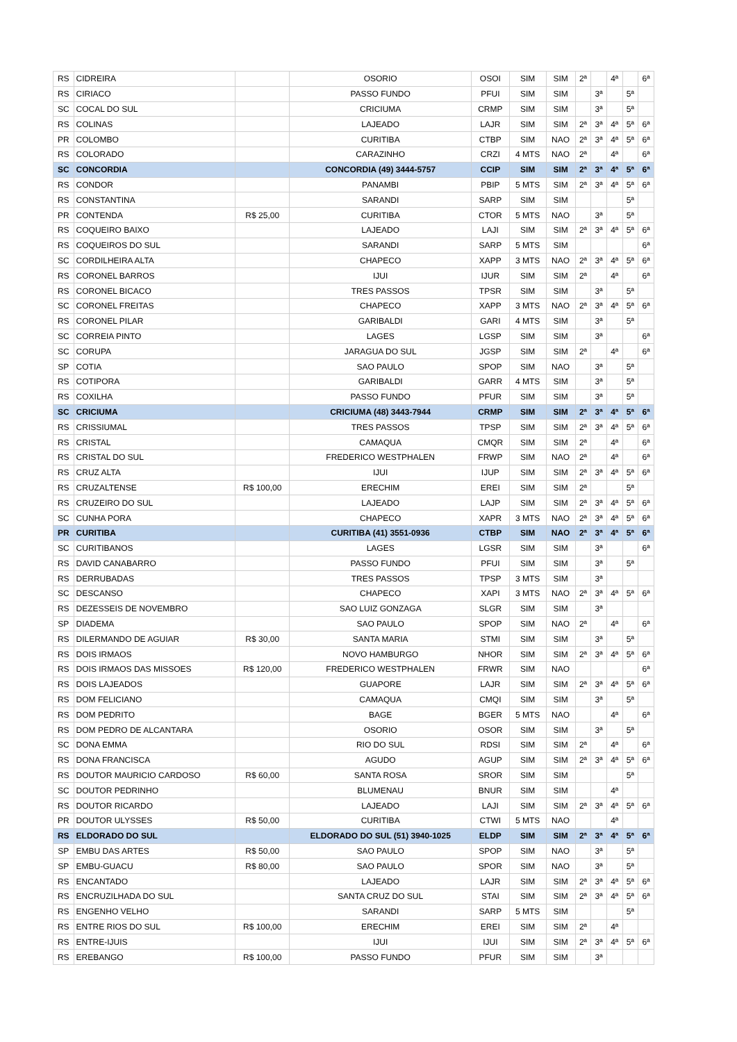| RS | CIDREIRA | | OSORIO | OSOI | SIM | SIM | 2ª | | 4ª | | 6ª |
| RS | CIRIACO | | PASSO FUNDO | PFUI | SIM | SIM | | 3ª | | 5ª | |
| SC | COCAL DO SUL | | CRICIUMA | CRMP | SIM | SIM | | 3ª | | 5ª | |
| RS | COLINAS | | LAJEADO | LAJR | SIM | SIM | 2ª | 3ª | 4ª | 5ª | 6ª |
| PR | COLOMBO | | CURITIBA | CTBP | SIM | NAO | 2ª | 3ª | 4ª | 5ª | 6ª |
| RS | COLORADO | | CARAZINHO | CRZI | 4 MTS | NAO | 2ª | | 4ª | | 6ª |
| SC | CONCORDIA | | CONCORDIA (49) 3444-5757 | CCIP | SIM | SIM | 2ª | 3ª | 4ª | 5ª | 6ª |
| RS | CONDOR | | PANAMBI | PBIP | 5 MTS | SIM | 2ª | 3ª | 4ª | 5ª | 6ª |
| RS | CONSTANTINA | | SARANDI | SARP | SIM | SIM | | | | 5ª | |
| PR | CONTENDA | R$ 25,00 | CURITIBA | CTOR | 5 MTS | NAO | | 3ª | | 5ª | |
| RS | COQUEIRO BAIXO | | LAJEADO | LAJI | SIM | SIM | 2ª | 3ª | 4ª | 5ª | 6ª |
| RS | COQUEIROS DO SUL | | SARANDI | SARP | 5 MTS | SIM | | | | | 6ª |
| SC | CORDILHEIRA ALTA | | CHAPECO | XAPP | 3 MTS | NAO | 2ª | 3ª | 4ª | 5ª | 6ª |
| RS | CORONEL BARROS | | IJUI | IJUR | SIM | SIM | 2ª | | 4ª | | 6ª |
| RS | CORONEL BICACO | | TRES PASSOS | TPSR | SIM | SIM | | 3ª | | 5ª | |
| SC | CORONEL FREITAS | | CHAPECO | XAPP | 3 MTS | NAO | 2ª | 3ª | 4ª | 5ª | 6ª |
| RS | CORONEL PILAR | | GARIBALDI | GARI | 4 MTS | SIM | | 3ª | | 5ª | |
| SC | CORREIA PINTO | | LAGES | LGSP | SIM | SIM | | 3ª | | | 6ª |
| SC | CORUPA | | JARAGUA DO SUL | JGSP | SIM | SIM | 2ª | | 4ª | | 6ª |
| SP | COTIA | | SAO PAULO | SPOP | SIM | NAO | | 3ª | | 5ª | |
| RS | COTIPORA | | GARIBALDI | GARR | 4 MTS | SIM | | 3ª | | 5ª | |
| RS | COXILHA | | PASSO FUNDO | PFUR | SIM | SIM | | 3ª | | 5ª | |
| SC | CRICIUMA | | CRICIUMA (48) 3443-7944 | CRMP | SIM | SIM | 2ª | 3ª | 4ª | 5ª | 6ª |
| RS | CRISSIUMAL | | TRES PASSOS | TPSP | SIM | SIM | 2ª | 3ª | 4ª | 5ª | 6ª |
| RS | CRISTAL | | CAMAQUA | CMQR | SIM | SIM | 2ª | | 4ª | | 6ª |
| RS | CRISTAL DO SUL | | FREDERICO WESTPHALEN | FRWP | SIM | NAO | 2ª | | 4ª | | 6ª |
| RS | CRUZ ALTA | | IJUI | IJUP | SIM | SIM | 2ª | 3ª | 4ª | 5ª | 6ª |
| RS | CRUZALTENSE | R$ 100,00 | ERECHIM | EREI | SIM | SIM | 2ª | | | 5ª | |
| RS | CRUZEIRO DO SUL | | LAJEADO | LAJP | SIM | SIM | 2ª | 3ª | 4ª | 5ª | 6ª |
| SC | CUNHA PORA | | CHAPECO | XAPR | 3 MTS | NAO | 2ª | 3ª | 4ª | 5ª | 6ª |
| PR | CURITIBA | | CURITIBA (41) 3551-0936 | CTBP | SIM | NAO | 2ª | 3ª | 4ª | 5ª | 6ª |
| SC | CURITIBANOS | | LAGES | LGSR | SIM | SIM | | 3ª | | | 6ª |
| RS | DAVID CANABARRO | | PASSO FUNDO | PFUI | SIM | SIM | | 3ª | | 5ª | |
| RS | DERRUBADAS | | TRES PASSOS | TPSP | 3 MTS | SIM | | 3ª | | | |
| SC | DESCANSO | | CHAPECO | XAPI | 3 MTS | NAO | 2ª | 3ª | 4ª | 5ª | 6ª |
| RS | DEZESSEIS DE NOVEMBRO | | SAO LUIZ GONZAGA | SLGR | SIM | SIM | | 3ª | | | |
| SP | DIADEMA | | SAO PAULO | SPOP | SIM | NAO | 2ª | | 4ª | | 6ª |
| RS | DILERMANDO DE AGUIAR | R$ 30,00 | SANTA MARIA | STMI | SIM | SIM | | 3ª | | 5ª | |
| RS | DOIS IRMAOS | | NOVO HAMBURGO | NHOR | SIM | SIM | 2ª | 3ª | 4ª | 5ª | 6ª |
| RS | DOIS IRMAOS DAS MISSOES | R$ 120,00 | FREDERICO WESTPHALEN | FRWR | SIM | NAO | | | | | 6ª |
| RS | DOIS LAJEADOS | | GUAPORE | LAJR | SIM | SIM | 2ª | 3ª | 4ª | 5ª | 6ª |
| RS | DOM FELICIANO | | CAMAQUA | CMQI | SIM | SIM | | 3ª | | 5ª | |
| RS | DOM PEDRITO | | BAGE | BGER | 5 MTS | NAO | | | 4ª | | 6ª |
| RS | DOM PEDRO DE ALCANTARA | | OSORIO | OSOR | SIM | SIM | | 3ª | | 5ª | |
| SC | DONA EMMA | | RIO DO SUL | RDSI | SIM | SIM | 2ª | | 4ª | | 6ª |
| RS | DONA FRANCISCA | | AGUDO | AGUP | SIM | SIM | 2ª | 3ª | 4ª | 5ª | 6ª |
| RS | DOUTOR MAURICIO CARDOSO | R$ 60,00 | SANTA ROSA | SROR | SIM | SIM | | | | 5ª | |
| SC | DOUTOR PEDRINHO | | BLUMENAU | BNUR | SIM | SIM | | | 4ª | | |
| RS | DOUTOR RICARDO | | LAJEADO | LAJI | SIM | SIM | 2ª | 3ª | 4ª | 5ª | 6ª |
| PR | DOUTOR ULYSSES | R$ 50,00 | CURITIBA | CTWI | 5 MTS | NAO | | | 4ª | | |
| RS | ELDORADO DO SUL | | ELDORADO DO SUL (51) 3940-1025 | ELDP | SIM | SIM | 2ª | 3ª | 4ª | 5ª | 6ª |
| SP | EMBU DAS ARTES | R$ 50,00 | SAO PAULO | SPOP | SIM | NAO | | 3ª | | 5ª | |
| SP | EMBU-GUACU | R$ 80,00 | SAO PAULO | SPOR | SIM | NAO | | 3ª | | 5ª | |
| RS | ENCANTADO | | LAJEADO | LAJR | SIM | SIM | 2ª | 3ª | 4ª | 5ª | 6ª |
| RS | ENCRUZILHADA DO SUL | | SANTA CRUZ DO SUL | STAI | SIM | SIM | 2ª | 3ª | 4ª | 5ª | 6ª |
| RS | ENGENHO VELHO | | SARANDI | SARP | 5 MTS | SIM | | | | 5ª | |
| RS | ENTRE RIOS DO SUL | R$ 100,00 | ERECHIM | EREI | SIM | SIM | 2ª | | 4ª | | |
| RS | ENTRE-IJUIS | | IJUI | IJUI | SIM | SIM | 2ª | 3ª | 4ª | 5ª | 6ª |
| RS | EREBANGO | R$ 100,00 | PASSO FUNDO | PFUR | SIM | SIM | | 3ª | | | |